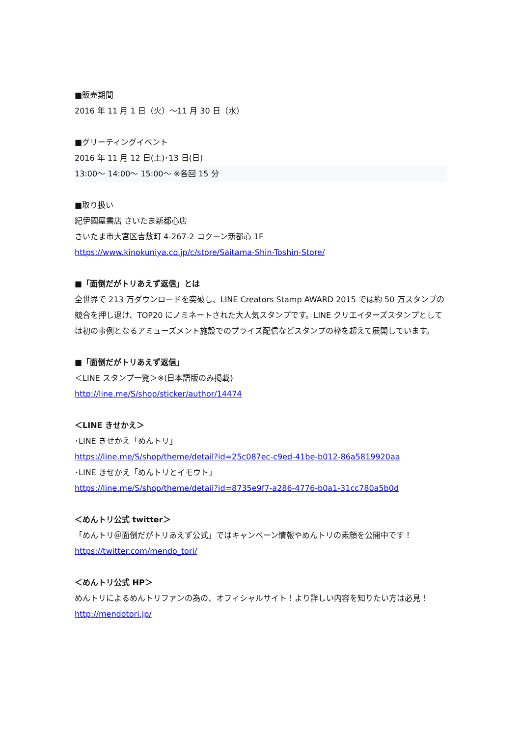■販売期間
2016 年 11 月 1 日（火）～11 月 30 日（水）
■グリーティングイベント
2016 年 11 月 12 日(土)･13 日(日)
13:00～ 14:00～ 15:00～ ※各回 15 分
■取り扱い
紀伊國屋書店 さいたま新都心店
さいたま市大宮区吉敷町 4-267-2 コクーン新都心 1F
https://www.kinokuniya.co.jp/c/store/Saitama-Shin-Toshin-Store/
■「面倒だがトリあえず返信」とは
全世界で 213 万ダウンロードを突破し、LINE Creators Stamp AWARD 2015 では約 50 万スタンプの競合を押し退け、TOP20 にノミネートされた大人気スタンプです。LINE クリエイターズスタンプとしては初の事例となるアミューズメント施設でのプライズ配信などスタンプの枠を超えて展開しています。
■「面倒だがトリあえず返信」
＜LINE スタンプ一覧＞※(日本語版のみ掲載)
http://line.me/S/shop/sticker/author/14474
＜LINE きせかえ＞
･LINE きせかえ「めんトリ」
https://line.me/S/shop/theme/detail?id=25c087ec-c9ed-41be-b012-86a5819920aa
･LINE きせかえ「めんトリとイモウト」
https://line.me/S/shop/theme/detail?id=8735e9f7-a286-4776-b0a1-31cc780a5b0d
＜めんトリ公式 twitter＞
「めんトリ＠面倒だがトリあえず公式」ではキャンペーン情報やめんトリの素顔を公開中です！
https://twitter.com/mendo_tori/
＜めんトリ公式 HP＞
めんトリによるめんトリファンの為の、オフィシャルサイト！より詳しい内容を知りたい方は必見！
http://mendotori.jp/